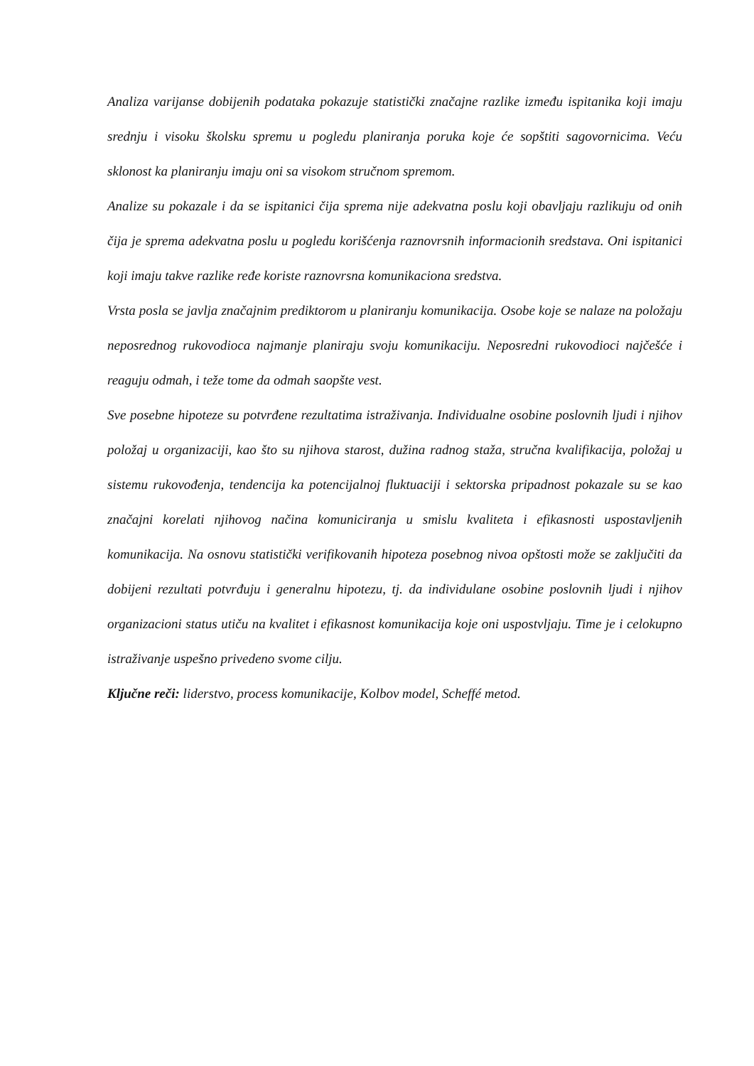Analiza varijanse dobijenih podataka pokazuje statistički značajne razlike između ispitanika koji imaju srednju i visoku školsku spremu u pogledu planiranja poruka koje će sopštiti sagovornicima. Veću sklonost ka planiranju imaju oni sa visokom stručnom spremom.
Analize su pokazale i da se ispitanici čija sprema nije adekvatna poslu koji obavljaju razlikuju od onih čija je sprema adekvatna poslu u pogledu korišćenja raznovrsnih informacionih sredstava. Oni ispitanici koji imaju takve razlike ređe koriste raznovrsna komunikaciona sredstva.
Vrsta posla se javlja značajnim prediktorom u planiranju komunikacija. Osobe koje se nalaze na položaju neposrednog rukovodioca najmanje planiraju svoju komunikaciju. Neposredni rukovodioci najčešće i reaguju odmah, i teže tome da odmah saopšte vest.
Sve posebne hipoteze su potvrđene rezultatima istraživanja. Individualne osobine poslovnih ljudi i njihov položaj u organizaciji, kao što su njihova starost, dužina radnog staža, stručna kvalifikacija, položaj u sistemu rukovođenja, tendencija ka potencijalnoj fluktuaciji i sektorska pripadnost pokazale su se kao značajni korelati njihovog načina komuniciranja u smislu kvaliteta i efikasnosti uspostavljenih komunikacija. Na osnovu statistički verifikovanih hipoteza posebnog nivoa opštosti može se zaključiti da dobijeni rezultati potvrđuju i generalnu hipotezu, tj. da individulane osobine poslovnih ljudi i njihov organizacioni status utiču na kvalitet i efikasnost komunikacija koje oni uspostvljaju. Time je i celokupno istraživanje uspešno privedeno svome cilju.
Ključne reči: liderstvo, process komunikacije, Kolbov model, Scheffé metod.